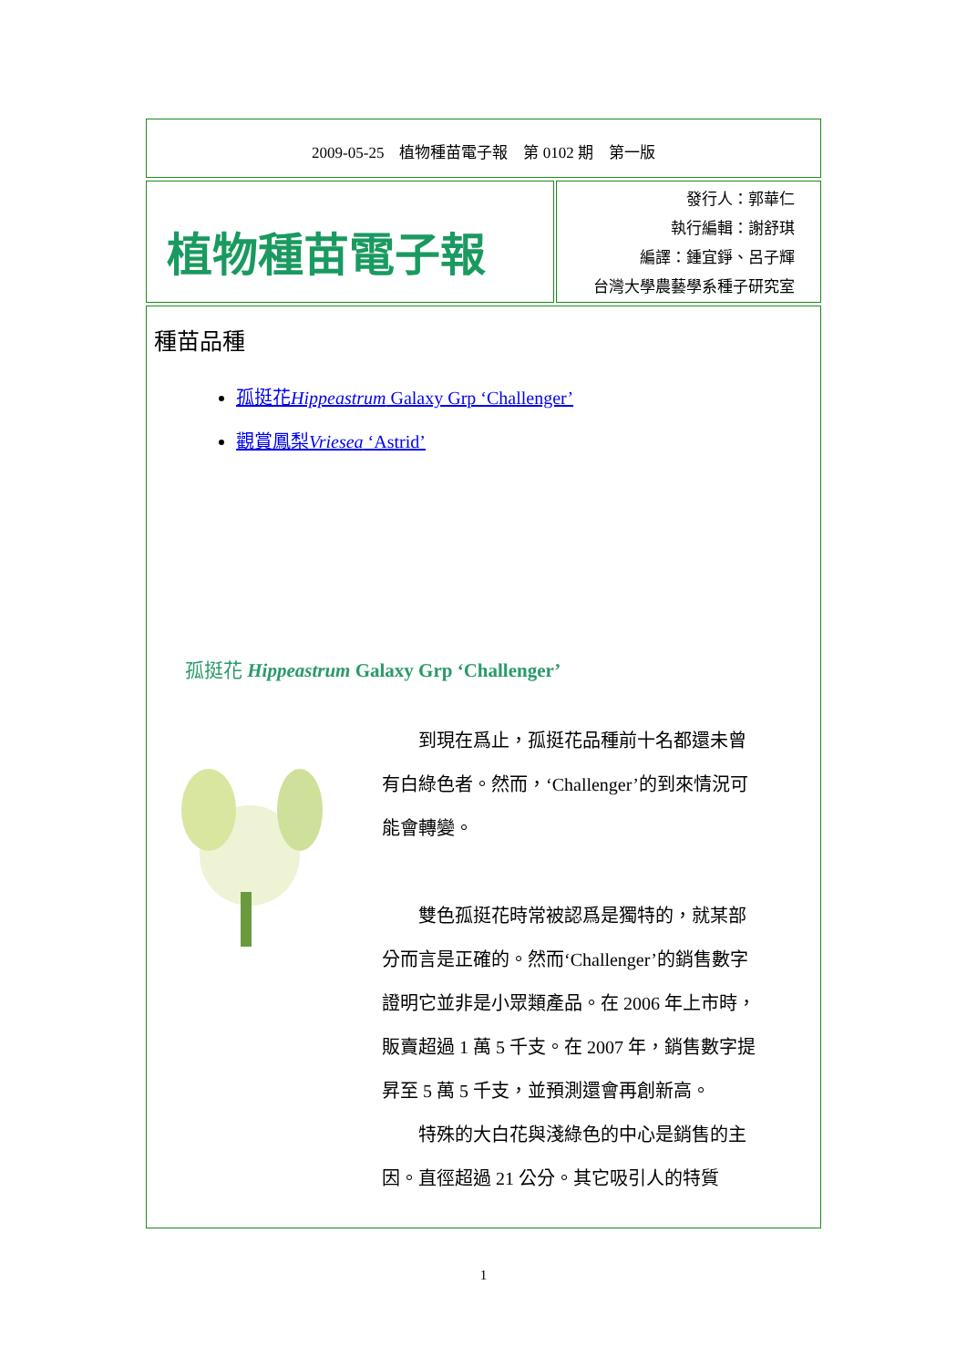2009-05-25　植物種苗電子報　第 0102 期　第一版
植物種苗電子報
發行人：郭華仁
執行編輯：謝舒琪
編譯：鍾宜錚、呂子輝
台灣大學農藝學系種子研究室
種苗品種
孤挺花Hippeastrum Galaxy Grp ‘Challenger’
觀賞鳳梨Vriesea ‘Astrid’
孤挺花 Hippeastrum Galaxy Grp ‘Challenger’
到現在爲止，孤挺花品種前十名都還未曾有白綠色者。然而，‘Challenger’的到來情況可能會轉變。
雙色孤挺花時常被認爲是獨特的，就某部分而言是正確的。然而‘Challenger’的銷售數字證明它並非是小眾類產品。在 2006 年上市時，販賣超過 1 萬 5 千支。在 2007 年，銷售數字提昇至 5 萬 5 千支，並預測還會再創新高。
特殊的大白花與淺綠色的中心是銷售的主因。直徑超過 21 公分。其它吸引人的特質
1